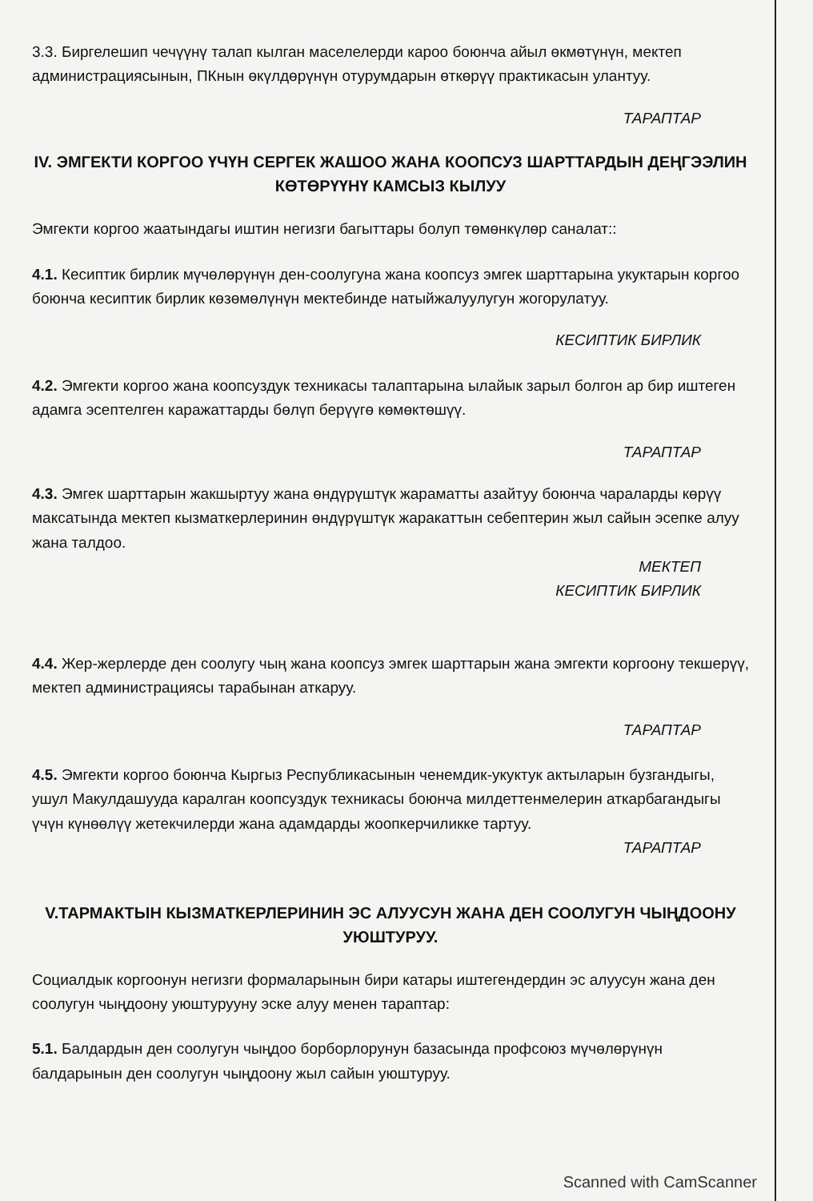3.3. Биргелешип чечүүнү талап кылган маселелерди кароо боюнча айыл өкмөтүнүн, мектеп администрациясынын, ПКнын өкүлдөрүнүн отурумдарын өткөрүү практикасын улантуу.
ТАРАПТАР
IV. ЭМГЕКТИ КОРГОО ҮЧҮН СЕРГЕК ЖАШОО ЖАНА КООПСУЗ ШАРТТАРДЫН ДЕҢГЭЭЛИН КӨТӨРҮҮНҮ КАМСЫЗ КЫЛУУ
Эмгекти коргоо жаатындагы иштин негизги багыттары болуп төмөнкүлөр саналат::
4.1. Кесиптик бирлик мүчөлөрүнүн ден-соолугуна жана коопсуз эмгек шарттарына укуктарын коргоо боюнча кесиптик бирлик көзөмөлүнүн мектебинде натыйжалуулугун жогорулатуу.
КЕСИПТИК БИРЛИК
4.2. Эмгекти коргоо жана коопсуздук техникасы талаптарына ылайык зарыл болгон ар бир иштеген адамга эсептелген каражаттарды бөлүп берүүгө көмөктөшүү.
ТАРАПТАР
4.3. Эмгек шарттарын жакшыртуу жана өндүрүштүк жараматты азайтуу боюнча чараларды көрүү максатында мектеп кызматкерлеринин өндүрүштүк жаракаттын себептерин жыл сайын эсепке алуу жана талдоо.
МЕКТЕП
КЕСИПТИК БИРЛИК
4.4. Жер-жерлерде ден соолугу чың жана коопсуз эмгек шарттарын жана эмгекти коргоону текшерүү, мектеп администрациясы тарабынан аткаруу.
ТАРАПТАР
4.5. Эмгекти коргоо боюнча Кыргыз Республикасынын ченемдик-укуктук актыларын бузгандыгы, ушул Макулдашууда каралган коопсуздук техникасы боюнча милдеттенмелерин аткарбагандыгы үчүн күнөөлүү жетекчилерди жана адамдарды жоопкерчиликке тартуу.
ТАРАПТАР
V.ТАРМАКТЫН КЫЗМАТКЕРЛЕРИНИН ЭС АЛУУСУН ЖАНА ДЕН СООЛУГУН ЧЫҢДООНУ УЮШТУРУУ.
Социалдык коргоонун негизги формаларынын бири катары иштегендердин эс алуусун жана ден соолугун чыңдоону уюштурууну эске алуу менен тараптар:
5.1. Балдардын ден соолугун чыңдоо борборлорунун базасында профсоюз мүчөлөрүнүн балдарынын ден соолугун чыңдоону жыл сайын уюштуруу.
Scanned with CamScanner